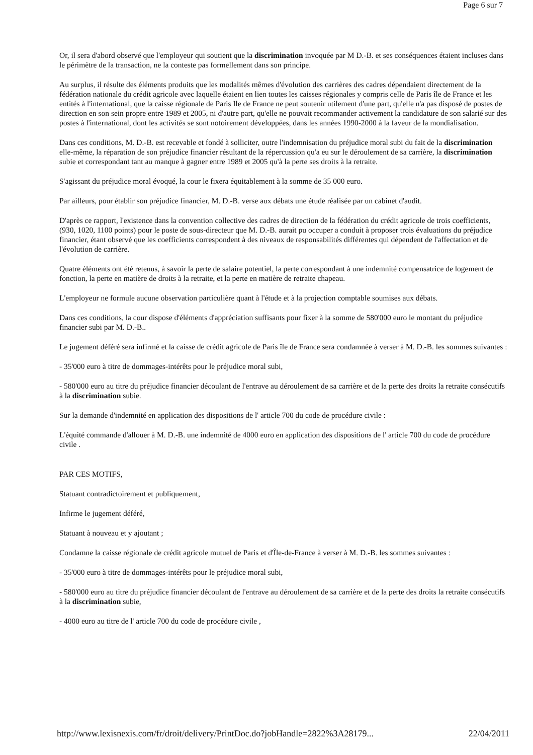Page 6 sur 7
Or, il sera d'abord observé que l'employeur qui soutient que la discrimination invoquée par M D.-B. et ses conséquences étaient incluses dans le périmètre de la transaction, ne la conteste pas formellement dans son principe.
Au surplus, il résulte des éléments produits que les modalités mêmes d'évolution des carrières des cadres dépendaient directement de la fédération nationale du crédit agricole avec laquelle étaient en lien toutes les caisses régionales y compris celle de Paris île de France et les entités à l'international, que la caisse régionale de Paris Ile de France ne peut soutenir utilement d'une part, qu'elle n'a pas disposé de postes de direction en son sein propre entre 1989 et 2005, ni d'autre part, qu'elle ne pouvait recommander activement la candidature de son salarié sur des postes à l'international, dont les activités se sont notoirement développées, dans les années 1990-2000 à la faveur de la mondialisation.
Dans ces conditions, M. D.-B. est recevable et fondé à solliciter, outre l'indemnisation du préjudice moral subi du fait de la discrimination elle-même, la réparation de son préjudice financier résultant de la répercussion qu'a eu sur le déroulement de sa carrière, la discrimination subie et correspondant tant au manque à gagner entre 1989 et 2005 qu'à la perte ses droits à la retraite.
S'agissant du préjudice moral évoqué, la cour le fixera équitablement à la somme de 35 000 euro.
Par ailleurs, pour établir son préjudice financier, M. D.-B. verse aux débats une étude réalisée par un cabinet d'audit.
D'après ce rapport, l'existence dans la convention collective des cadres de direction de la fédération du crédit agricole de trois coefficients, (930, 1020, 1100 points) pour le poste de sous-directeur que M. D.-B. aurait pu occuper a conduit à proposer trois évaluations du préjudice financier, étant observé que les coefficients correspondent à des niveaux de responsabilités différentes qui dépendent de l'affectation et de l'évolution de carrière.
Quatre éléments ont été retenus, à savoir la perte de salaire potentiel, la perte correspondant à une indemnité compensatrice de logement de fonction, la perte en matière de droits à la retraite, et la perte en matière de retraite chapeau.
L'employeur ne formule aucune observation particulière quant à l'étude et à la projection comptable soumises aux débats.
Dans ces conditions, la cour dispose d'éléments d'appréciation suffisants pour fixer à la somme de 580'000 euro le montant du préjudice financier subi par M. D.-B..
Le jugement déféré sera infirmé et la caisse de crédit agricole de Paris île de France sera condamnée à verser à M. D.-B. les sommes suivantes :
- 35'000 euro à titre de dommages-intérêts pour le préjudice moral subi,
- 580'000 euro au titre du préjudice financier découlant de l'entrave au déroulement de sa carrière et de la perte des droits la retraite consécutifs à la discrimination subie.
Sur la demande d'indemnité en application des dispositions de l' article 700 du code de procédure civile :
L'équité commande d'allouer à M. D.-B. une indemnité de 4000 euro en application des dispositions de l' article 700 du code de procédure civile .
PAR CES MOTIFS,
Statuant contradictoirement et publiquement,
Infirme le jugement déféré,
Statuant à nouveau et y ajoutant ;
Condamne la caisse régionale de crédit agricole mutuel de Paris et d'Île-de-France à verser à M. D.-B. les sommes suivantes :
- 35'000 euro à titre de dommages-intérêts pour le préjudice moral subi,
- 580'000 euro au titre du préjudice financier découlant de l'entrave au déroulement de sa carrière et de la perte des droits la retraite consécutifs à la discrimination subie,
- 4000 euro au titre de l' article 700 du code de procédure civile ,
http://www.lexisnexis.com/fr/droit/delivery/PrintDoc.do?jobHandle=2822%3A28179... 22/04/2011